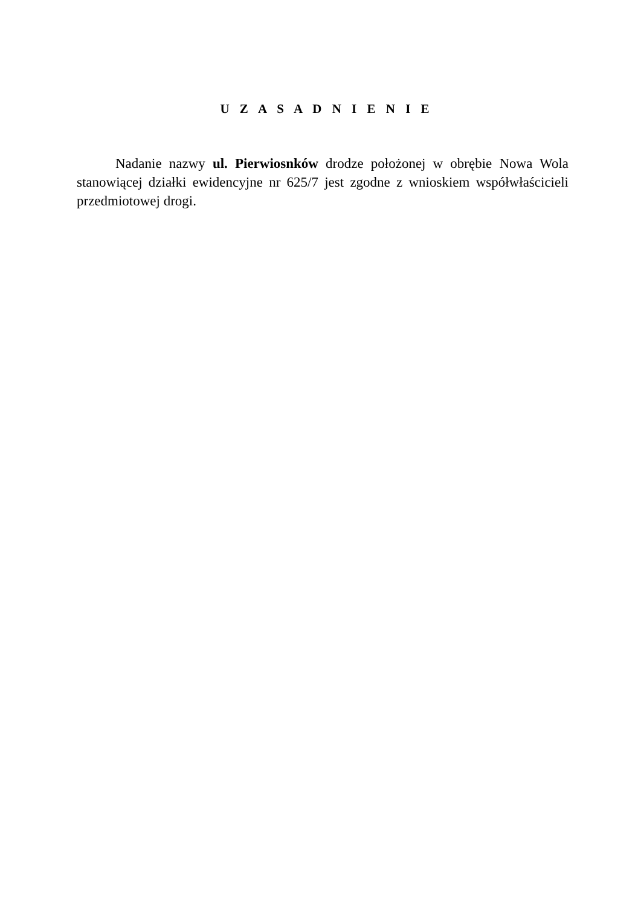U Z A S A D N I E N I E
Nadanie nazwy ul. Pierwiosnków drodze położonej w obrębie Nowa Wola stanowiącej działki ewidencyjne nr 625/7 jest zgodne z wnioskiem współwłaścicieli przedmiotowej drogi.